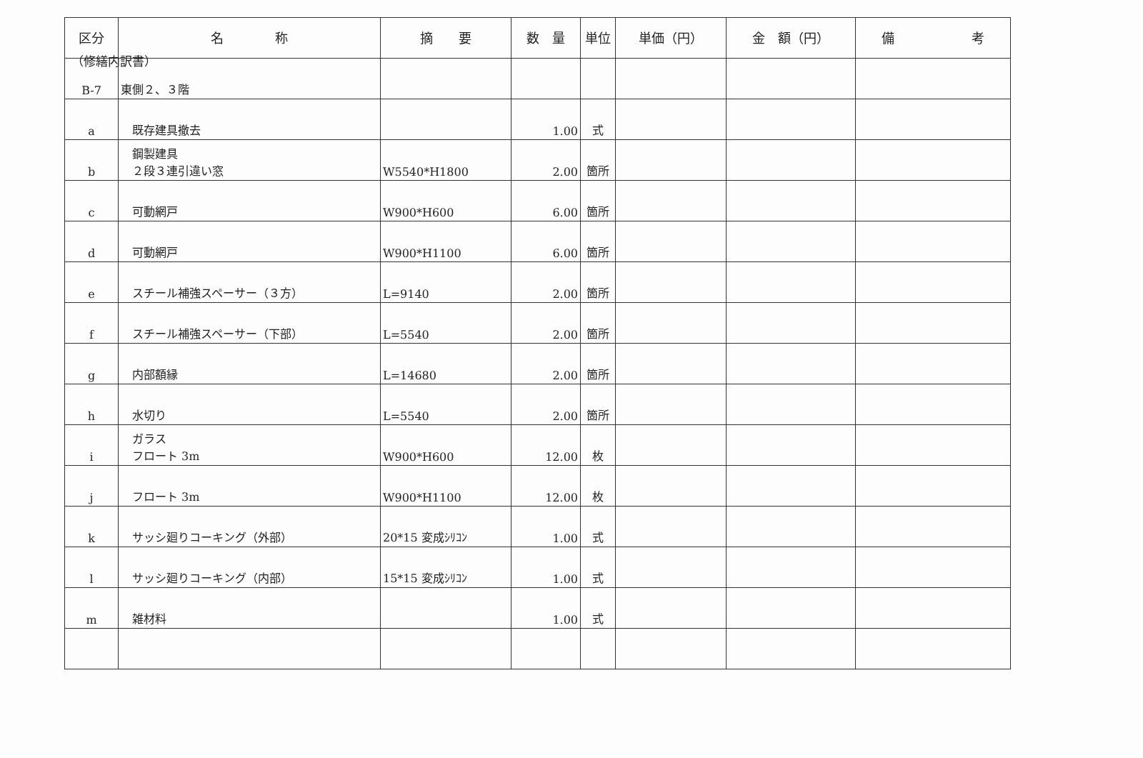（修繕内訳書）
| 区分 | 名 称 | 摘 要 | 数 量 | 単位 | 単価（円） | 金 額（円） | 備 考 |
| --- | --- | --- | --- | --- | --- | --- | --- |
| B-7 | 東側２、３階 | | | | | | |
| a | 既存建具撤去 | | 1.00 | 式 | | | |
| b | 鋼製建具 ２段３連引違い窓 | W5540*H1800 | 2.00 | 箇所 | | | |
| c | 可動網戸 | W900*H600 | 6.00 | 箇所 | | | |
| d | 可動網戸 | W900*H1100 | 6.00 | 箇所 | | | |
| e | スチール補強スペーサー（３方） | L=9140 | 2.00 | 箇所 | | | |
| f | スチール補強スペーサー（下部） | L=5540 | 2.00 | 箇所 | | | |
| g | 内部額縁 | L=14680 | 2.00 | 箇所 | | | |
| h | 水切り | L=5540 | 2.00 | 箇所 | | | |
| i | ガラス フロート 3m | W900*H600 | 12.00 | 枚 | | | |
| j | フロート 3m | W900*H1100 | 12.00 | 枚 | | | |
| k | サッシ廻りコーキング（外部） | 20*15 変成ｼﾘｺﾝ | 1.00 | 式 | | | |
| l | サッシ廻りコーキング（内部） | 15*15 変成ｼﾘｺﾝ | 1.00 | 式 | | | |
| m | 雑材料 | | 1.00 | 式 | | | |